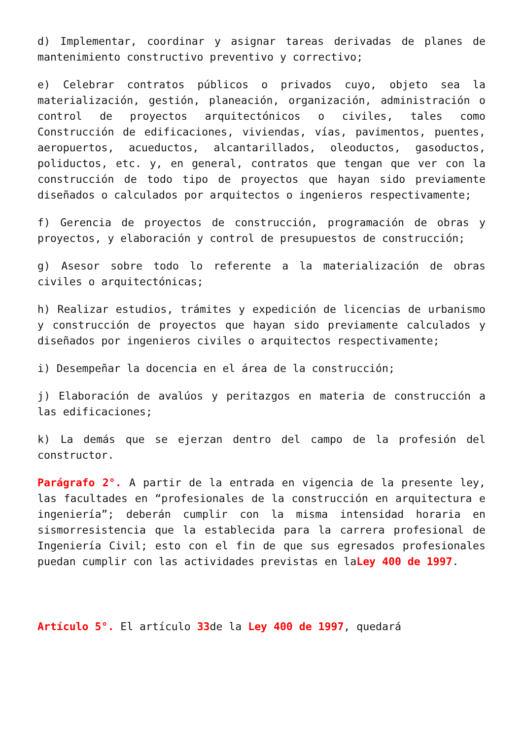d) Implementar, coordinar y asignar tareas derivadas de planes de mantenimiento constructivo preventivo y correctivo;
e) Celebrar contratos públicos o privados cuyo, objeto sea la materialización, gestión, planeación, organización, administración o control de proyectos arquitectónicos o civiles, tales como Construcción de edificaciones, viviendas, vías, pavimentos, puentes, aeropuertos, acueductos, alcantarillados, oleoductos, gasoductos, poliductos, etc. y, en general, contratos que tengan que ver con la construcción de todo tipo de proyectos que hayan sido previamente diseñados o calculados por arquitectos o ingenieros respectivamente;
f) Gerencia de proyectos de construcción, programación de obras y proyectos, y elaboración y control de presupuestos de construcción;
g) Asesor sobre todo lo referente a la materialización de obras civiles o arquitectónicas;
h) Realizar estudios, trámites y expedición de licencias de urbanismo y construcción de proyectos que hayan sido previamente calculados y diseñados por ingenieros civiles o arquitectos respectivamente;
i) Desempeñar la docencia en el área de la construcción;
j) Elaboración de avalúos y peritazgos en materia de construcción a las edificaciones;
k) La demás que se ejerzan dentro del campo de la profesión del constructor.
Parágrafo 2°. A partir de la entrada en vigencia de la presente ley, las facultades en “profesionales de la construcción en arquitectura e ingeniería”; deberán cumplir con la misma intensidad horaria en sismorresistencia que la establecida para la carrera profesional de Ingeniería Civil; esto con el fin de que sus egresados profesionales puedan cumplir con las actividades previstas en laLey 400 de 1997.
Artículo 5°. El artículo 33de la Ley 400 de 1997, quedará